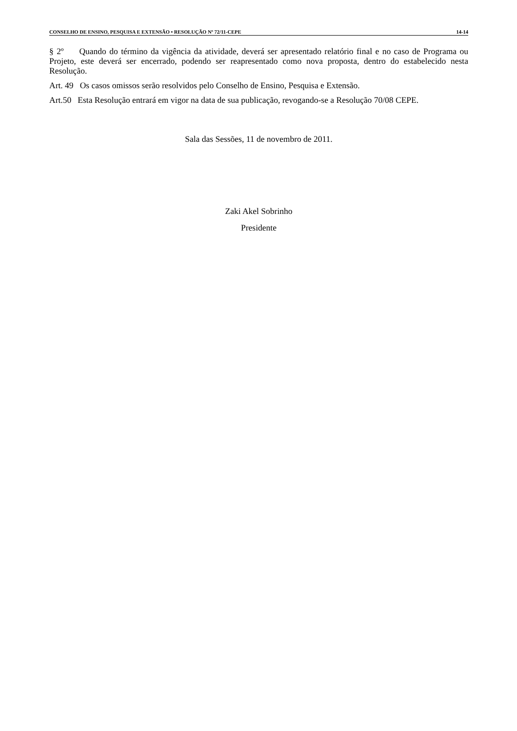CONSELHO DE ENSINO, PESQUISA E EXTENSÃO • RESOLUÇÃO Nº 72/11-CEPE 14-14
§ 2º Quando do término da vigência da atividade, deverá ser apresentado relatório final e no caso de Programa ou Projeto, este deverá ser encerrado, podendo ser reapresentado como nova proposta, dentro do estabelecido nesta Resolução.
Art. 49 Os casos omissos serão resolvidos pelo Conselho de Ensino, Pesquisa e Extensão.
Art.50 Esta Resolução entrará em vigor na data de sua publicação, revogando-se a Resolução 70/08 CEPE.
Sala das Sessões, 11 de novembro de 2011.
Zaki Akel Sobrinho
Presidente